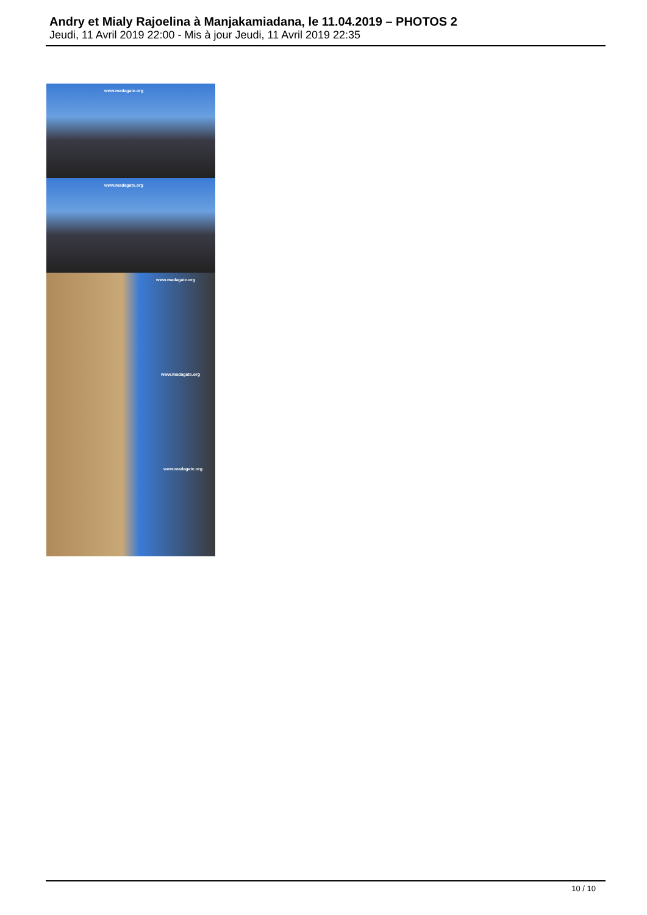Andry et Mialy Rajoelina à Manjakamiadana, le 11.04.2019 – PHOTOS 2
Jeudi, 11 Avril 2019 22:00 - Mis à jour Jeudi, 11 Avril 2019 22:35
www.madagate.org
www.madagate.org
www.madagate.org
www.madagate.org
www.madagate.org
10 / 10